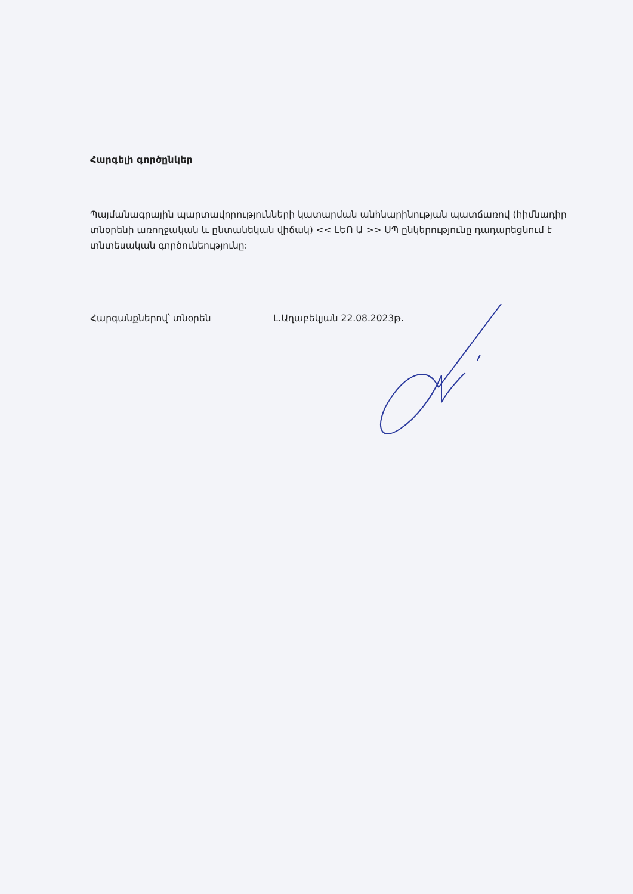Հարգելի գործընկեր
Պայմանագրային պարտավորությունների կատարման անհնարինության պատճառով (հիմնադիր տնօրենի առողջական և ընտանեկան վիճակ) << ԼԵՈ Ա >> ՍՊ ընկերությունը դադարեցնում է տնտեսական գործունեությունը:
Հարգանքներով՝ տնօրեն Լ.Աղաբեկյան 22.08.2023թ.